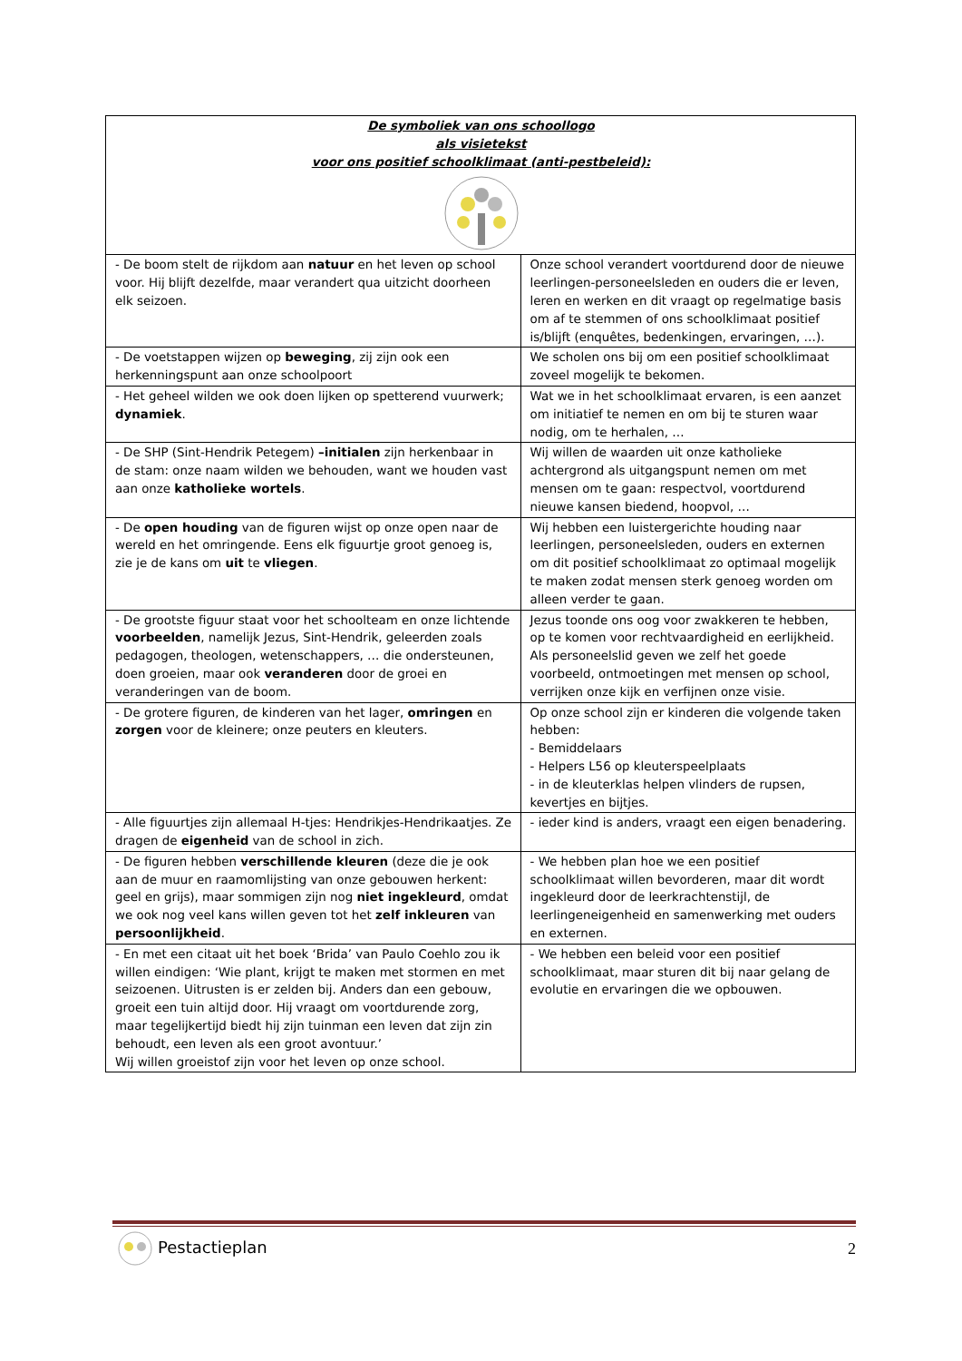| De symboliek van ons schoollogo als visietekst voor ons positief schoolklimaat (anti-pestbeleid): | |
| --- | --- |
| - De boom stelt de rijkdom aan natuur en het leven op school voor. Hij blijft dezelfde, maar verandert qua uitzicht doorheen elk seizoen. | Onze school verandert voortdurend door de nieuwe leerlingen-personeelsleden en ouders die er leven, leren en werken en dit vraagt op regelmatige basis om af te stemmen of ons schoolklimaat positief is/blijft (enquêtes, bedenkingen, ervaringen, …). |
| - De voetstappen wijzen op beweging , zij zijn ook een herkenningspunt aan onze schoolpoort | We scholen ons bij om een positief schoolklimaat zoveel mogelijk te bekomen. |
| - Het geheel wilden we ook doen lijken op spetterend vuurwerk; dynamiek . | Wat we in het schoolklimaat ervaren, is een aanzet om initiatief te nemen en om bij te sturen waar nodig, om te herhalen, … |
| - De SHP (Sint-Hendrik Petegem) –initialen zijn herkenbaar in de stam: onze naam wilden we behouden, want we houden vast aan onze katholieke wortels . | Wij willen de waarden uit onze katholieke achtergrond als uitgangspunt nemen om met mensen om te gaan: respectvol, voortdurend nieuwe kansen biedend, hoopvol, … |
| - De open houding van de figuren wijst op onze open naar de wereld en het omringende. Eens elk figuurtje groot genoeg is, zie je de kans om uit te vliegen . | Wij hebben een luistergerichte houding naar leerlingen, personeelsleden, ouders en externen om dit positief schoolklimaat zo optimaal mogelijk te maken zodat mensen sterk genoeg worden om alleen verder te gaan. |
| - De grootste figuur staat voor het schoolteam en onze lichtende voorbeelden , namelijk Jezus, Sint-Hendrik, geleerden zoals pedagogen, theologen, wetenschappers, … die ondersteunen, doen groeien, maar ook veranderen door de groei en veranderingen van de boom. | Jezus toonde ons oog voor zwakkeren te hebben, op te komen voor rechtvaardigheid en eerlijkheid. Als personeelslid geven we zelf het goede voorbeeld, ontmoetingen met mensen op school, verrijken onze kijk en verfijnen onze visie. |
| - De grotere figuren, de kinderen van het lager, omringen en zorgen voor de kleinere; onze peuters en kleuters. | Op onze school zijn er kinderen die volgende taken hebben: - Bemiddelaars - Helpers L56 op kleuterspeelplaats - in de kleuterklas helpen vlinders de rupsen, kevertjes en bijtjes. |
| - Alle figuurtjes zijn allemaal H-tjes: Hendrikjes-Hendrikaatjes. Ze dragen de eigenheid van de school in zich. | - ieder kind is anders, vraagt een eigen benadering. |
| - De figuren hebben verschillende kleuren (deze die je ook aan de muur en raamomlijsting van onze gebouwen herkent: geel en grijs), maar sommigen zijn nog niet ingekleurd , omdat we ook nog veel kans willen geven tot het zelf inkleuren van persoonlijkheid . | - We hebben plan hoe we een positief schoolklimaat willen bevorderen, maar dit wordt ingekleurd door de leerkrachtenstijl, de leerlingeneigenheid en samenwerking met ouders en externen. |
| - En met een citaat uit het boek ‘Brida’ van Paulo Coehlo zou ik willen eindigen: ‘Wie plant, krijgt te maken met stormen en met seizoenen. Uitrusten is er zelden bij. Anders dan een gebouw, groeit een tuin altijd door. Hij vraagt om voortdurende zorg, maar tegelijkertijd biedt hij zijn tuinman een leven dat zijn zin behoudt, een leven als een groot avontuur.’ Wij willen groeistof zijn voor het leven op onze school. | - We hebben een beleid voor een positief schoolklimaat, maar sturen dit bij naar gelang de evolutie en ervaringen die we opbouwen. |
Pestactieplan 2